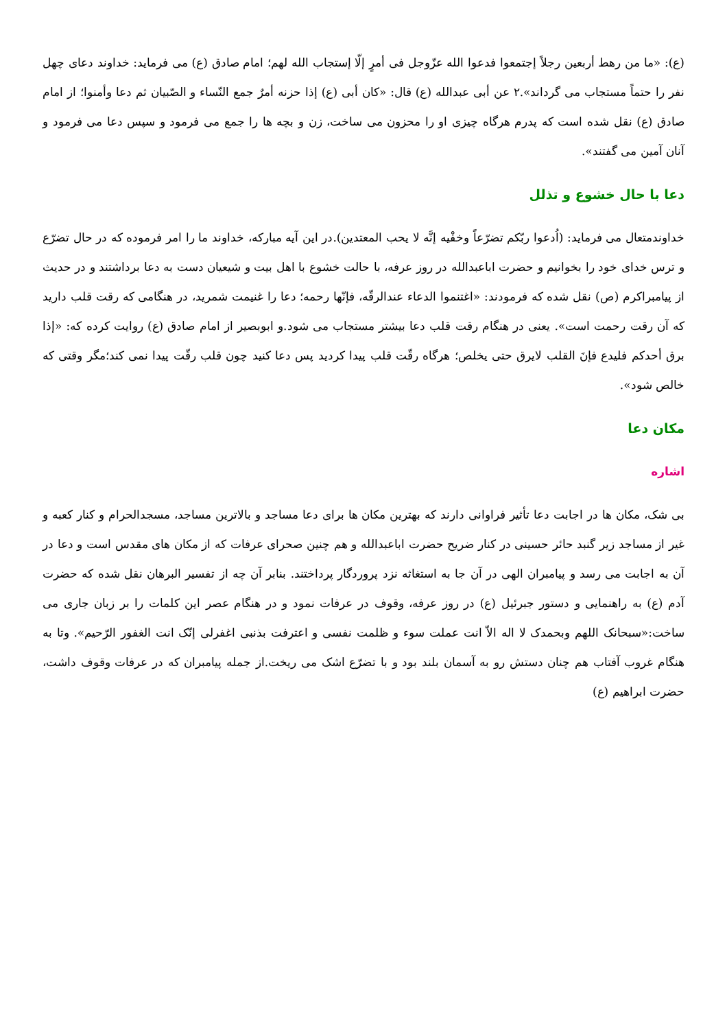(ع): «ما من رهط أربعين رجلاً إجتمعوا فدعوا الله عزّوجل فی أمرٍ إلّا إستجاب الله لهم؛ امام صادق (ع) می فرماید: خداوند دعای چهل نفر را حتماً مستجاب می گرداند».۲ عن أبی عبدالله (ع) قال: «كان أبی (ع) إذا حزنه أمرٌ جمع النّساء و الصّبیان ثم دعا وأمنوا؛ از امام صادق (ع) نقل شده است كه پدرم هرگاه چیزی او را محزون می ساخت، زن و بچه ها را جمع می فرمود و سپس دعا می فرمود و آنان آمین می گفتند».
دعا با حال خشوع و تذلل
خداوندمتعال می فرماید: (اُدعوا ربّكم تضرّعاً وخفْیه إنَّه لا یحب المعتدین).در این آیه مباركه، خداوند ما را امر فرموده كه در حال تضرّع و ترس خدای خود را بخوانیم و حضرت اباعبدالله در روز عرفه، با حالت خشوع با اهل بیت و شیعیان دست به دعا برداشتند و در حدیث از پیامبراكرم (ص) نقل شده كه فرمودند: «اغتنموا الدعاء عندالرقّه، فإنّها رحمه؛ دعا را غنیمت شمرید، در هنگامی كه رقت قلب دارید كه آن رقت رحمت است». یعنی در هنگام رقت قلب دعا بیشتر مستجاب می شود.و ابوبصیر از امام صادق (ع) روایت كرده كه: «إذا برق أحدكم فلیدع فإنَ القلب لایرق حتی یخلص؛ هرگاه رقّت قلب پیدا كردید پس دعا كنید چون قلب رقّت پیدا نمی كند؛مگر وقتی كه خالص شود».
مكان دعا
اشاره
بی شک، مكان ها در اجابت دعا تأثیر فراوانی دارند كه بهترین مكان ها برای دعا مساجد و بالاترین مساجد، مسجدالحرام و كنار كعبه و غیر از مساجد زیر گنبد حائر حسینی در كنار ضریح حضرت اباعبدالله و هم چنین صحرای عرفات كه از مكان های مقدس است و دعا در آن به اجابت می رسد و پیامبران الهی در آن جا به استغاثه نزد پروردگار پرداختند. بنابر آن چه از تفسیر البرهان نقل شده كه حضرت آدم (ع) به راهنمایی و دستور جبرئیل (ع) در روز عرفه، وقوف در عرفات نمود و در هنگام عصر این كلمات را بر زبان جاری می ساخت:«سبحانک اللهم وبحمدک لا اله الاّ انت عملت سوء و ظلمت نفسی و اعترفت بذنبی اغفرلی إنّک انت الغفور الرّحیم». وتا به هنگام غروب آفتاب هم چنان دستش رو به آسمان بلند بود و با تضرّع اشک می ریخت.از جمله پیامبران كه در عرفات وقوف داشت، حضرت ابراهیم (ع)